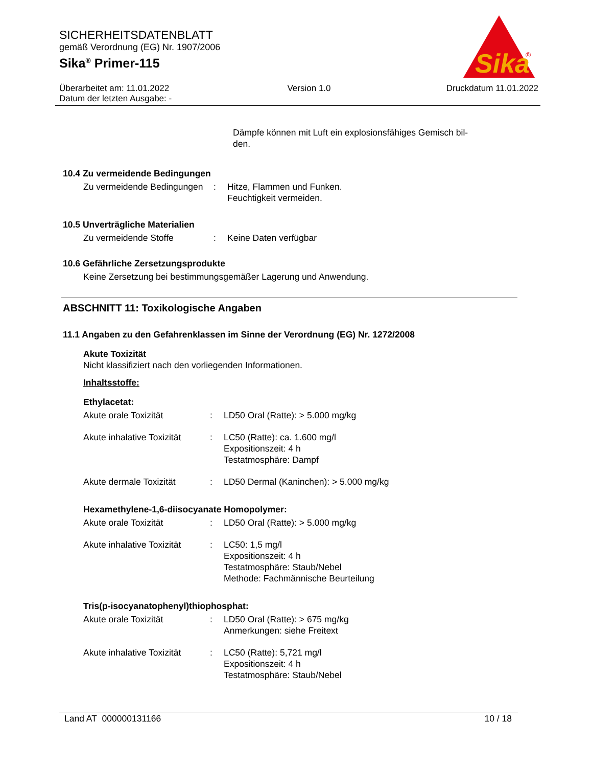SICHERHEITSDATENBLATT
gemäß Verordnung (EG) Nr. 1907/2006
Sika<sup>®</sup> Primer-115
Sika
®
Überarbeitet am: 11.01.2022
Datum der letzten Ausgabe: -
Version 1.0 Druckdatum 11.01.2022
Dämpfe können mit Luft ein explosionsfähiges Gemisch bil-
den.
10.4 Zu vermeidende Bedingungen
Zu vermeidende Bedingungen
: Hitze, Flammen und Funken.
Feuchtigkeit vermeiden.
10.5 Unverträgliche Materialien
Zu vermeidende Stoffe : Keine Daten verfügbar
10.6 Gefährliche Zersetzungsprodukte
Keine Zersetzung bei bestimmungsgemäßer Lagerung und Anwendung.
ABSCHNITT 11: Toxikologische Angaben
11.1 Angaben zu den Gefahrenklassen im Sinne der Verordnung (EG) Nr. 1272/2008
Akute Toxizität
Nicht klassifiziert nach den vorliegenden Informationen.
Inhaltsstoffe:
Ethylacetat:
Akute orale Toxizität : LD50 Oral (Ratte): > 5.000 mg/kg
Akute inhalative Toxizität
: LC50 (Ratte): ca. 1.600 mg/l
Expositionszeit: 4 h
Testatmosphäre: Dampf
Akute dermale Toxizität : LD50 Dermal (Kaninchen): > 5.000 mg/kg
Hexamethylene-1,6-diisocyanate Homopolymer:
Akute orale Toxizität : LD50 Oral (Ratte): > 5.000 mg/kg
Akute inhalative Toxizität
: LC50: 1,5 mg/l
Expositionszeit: 4 h
Testatmosphäre: Staub/Nebel
Methode: Fachmännische Beurteilung
Tris(p-isocyanatophenyl)thiophosphat:
Akute orale Toxizität : LD50 Oral (Ratte): > 675 mg/kg
Anmerkungen: siehe Freitext
Akute inhalative Toxizität
: LC50 (Ratte): 5,721 mg/l
Expositionszeit: 4 h
Testatmosphäre: Staub/Nebel
Land AT 000000131166 10 / 18